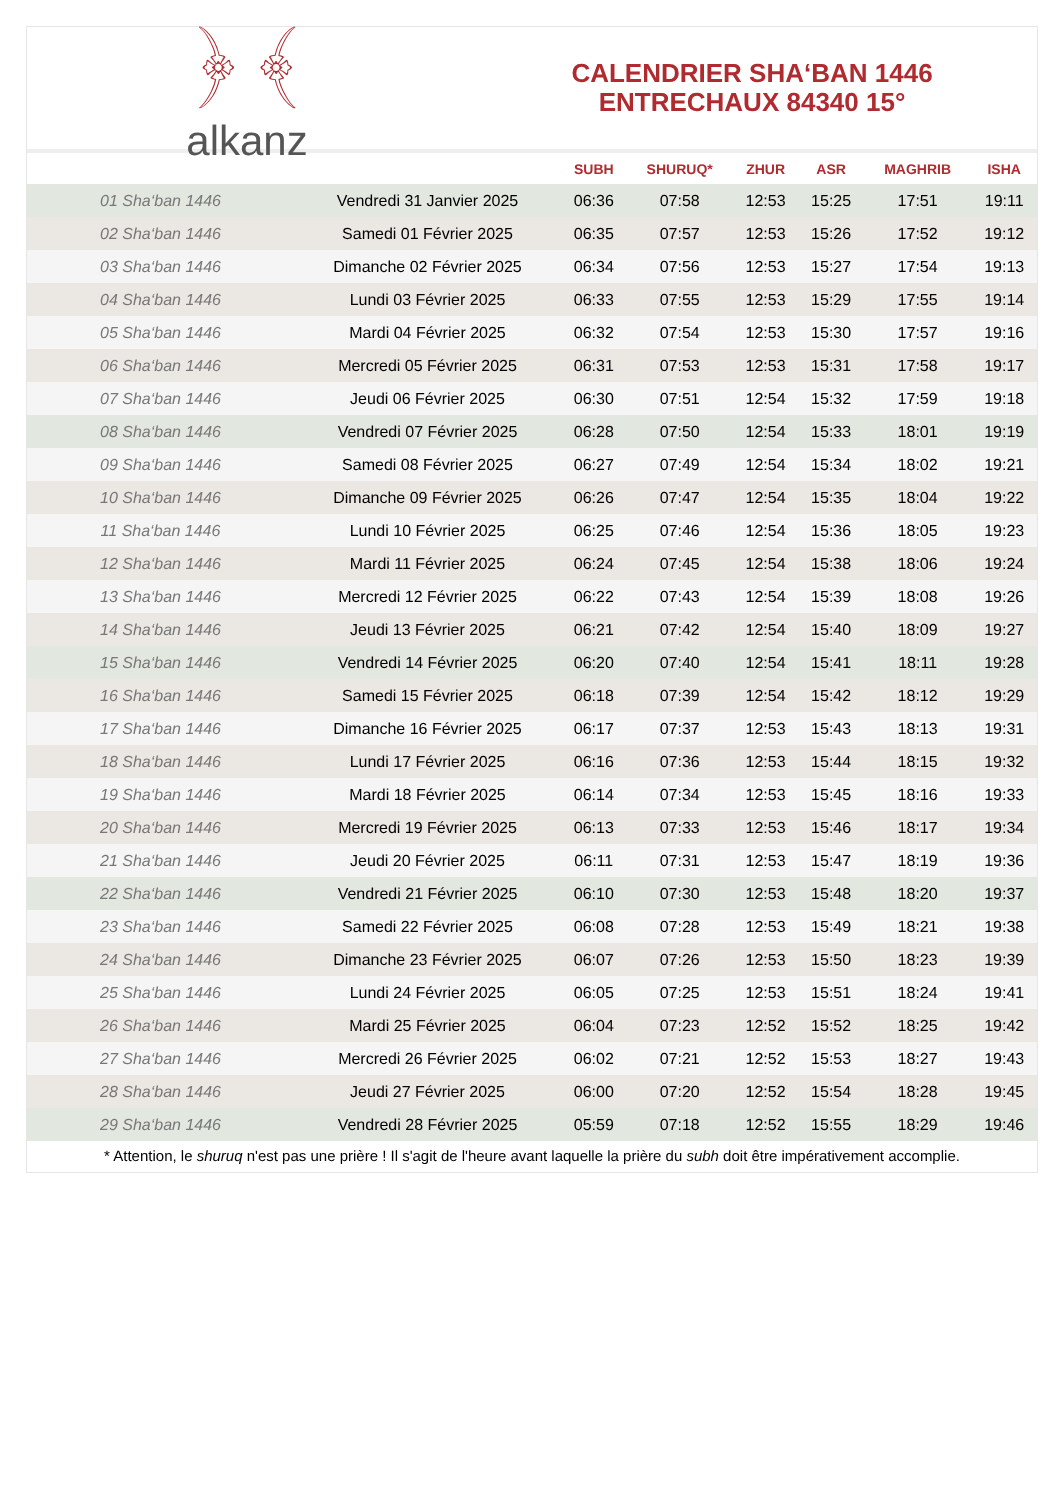﴿ ﴾
alkanz
CALENDRIER SHA‘BAN 1446
ENTRECHAUX 84340 15°
| | | SUBH | SHURUQ* | ZHUR | ASR | MAGHRIB | ISHA |
| --- | --- | --- | --- | --- | --- | --- | --- |
| 01 Sha‘ban 1446 | Vendredi 31 Janvier 2025 | 06:36 | 07:58 | 12:53 | 15:25 | 17:51 | 19:11 |
| 02 Sha‘ban 1446 | Samedi 01 Février 2025 | 06:35 | 07:57 | 12:53 | 15:26 | 17:52 | 19:12 |
| 03 Sha‘ban 1446 | Dimanche 02 Février 2025 | 06:34 | 07:56 | 12:53 | 15:27 | 17:54 | 19:13 |
| 04 Sha‘ban 1446 | Lundi 03 Février 2025 | 06:33 | 07:55 | 12:53 | 15:29 | 17:55 | 19:14 |
| 05 Sha‘ban 1446 | Mardi 04 Février 2025 | 06:32 | 07:54 | 12:53 | 15:30 | 17:57 | 19:16 |
| 06 Sha‘ban 1446 | Mercredi 05 Février 2025 | 06:31 | 07:53 | 12:53 | 15:31 | 17:58 | 19:17 |
| 07 Sha‘ban 1446 | Jeudi 06 Février 2025 | 06:30 | 07:51 | 12:54 | 15:32 | 17:59 | 19:18 |
| 08 Sha‘ban 1446 | Vendredi 07 Février 2025 | 06:28 | 07:50 | 12:54 | 15:33 | 18:01 | 19:19 |
| 09 Sha‘ban 1446 | Samedi 08 Février 2025 | 06:27 | 07:49 | 12:54 | 15:34 | 18:02 | 19:21 |
| 10 Sha‘ban 1446 | Dimanche 09 Février 2025 | 06:26 | 07:47 | 12:54 | 15:35 | 18:04 | 19:22 |
| 11 Sha‘ban 1446 | Lundi 10 Février 2025 | 06:25 | 07:46 | 12:54 | 15:36 | 18:05 | 19:23 |
| 12 Sha‘ban 1446 | Mardi 11 Février 2025 | 06:24 | 07:45 | 12:54 | 15:38 | 18:06 | 19:24 |
| 13 Sha‘ban 1446 | Mercredi 12 Février 2025 | 06:22 | 07:43 | 12:54 | 15:39 | 18:08 | 19:26 |
| 14 Sha‘ban 1446 | Jeudi 13 Février 2025 | 06:21 | 07:42 | 12:54 | 15:40 | 18:09 | 19:27 |
| 15 Sha‘ban 1446 | Vendredi 14 Février 2025 | 06:20 | 07:40 | 12:54 | 15:41 | 18:11 | 19:28 |
| 16 Sha‘ban 1446 | Samedi 15 Février 2025 | 06:18 | 07:39 | 12:54 | 15:42 | 18:12 | 19:29 |
| 17 Sha‘ban 1446 | Dimanche 16 Février 2025 | 06:17 | 07:37 | 12:53 | 15:43 | 18:13 | 19:31 |
| 18 Sha‘ban 1446 | Lundi 17 Février 2025 | 06:16 | 07:36 | 12:53 | 15:44 | 18:15 | 19:32 |
| 19 Sha‘ban 1446 | Mardi 18 Février 2025 | 06:14 | 07:34 | 12:53 | 15:45 | 18:16 | 19:33 |
| 20 Sha‘ban 1446 | Mercredi 19 Février 2025 | 06:13 | 07:33 | 12:53 | 15:46 | 18:17 | 19:34 |
| 21 Sha‘ban 1446 | Jeudi 20 Février 2025 | 06:11 | 07:31 | 12:53 | 15:47 | 18:19 | 19:36 |
| 22 Sha‘ban 1446 | Vendredi 21 Février 2025 | 06:10 | 07:30 | 12:53 | 15:48 | 18:20 | 19:37 |
| 23 Sha‘ban 1446 | Samedi 22 Février 2025 | 06:08 | 07:28 | 12:53 | 15:49 | 18:21 | 19:38 |
| 24 Sha‘ban 1446 | Dimanche 23 Février 2025 | 06:07 | 07:26 | 12:53 | 15:50 | 18:23 | 19:39 |
| 25 Sha‘ban 1446 | Lundi 24 Février 2025 | 06:05 | 07:25 | 12:53 | 15:51 | 18:24 | 19:41 |
| 26 Sha‘ban 1446 | Mardi 25 Février 2025 | 06:04 | 07:23 | 12:52 | 15:52 | 18:25 | 19:42 |
| 27 Sha‘ban 1446 | Mercredi 26 Février 2025 | 06:02 | 07:21 | 12:52 | 15:53 | 18:27 | 19:43 |
| 28 Sha‘ban 1446 | Jeudi 27 Février 2025 | 06:00 | 07:20 | 12:52 | 15:54 | 18:28 | 19:45 |
| 29 Sha‘ban 1446 | Vendredi 28 Février 2025 | 05:59 | 07:18 | 12:52 | 15:55 | 18:29 | 19:46 |
* Attention, le shuruq n'est pas une prière ! Il s'agit de l'heure avant laquelle la prière du subh doit être impérativement accomplie.